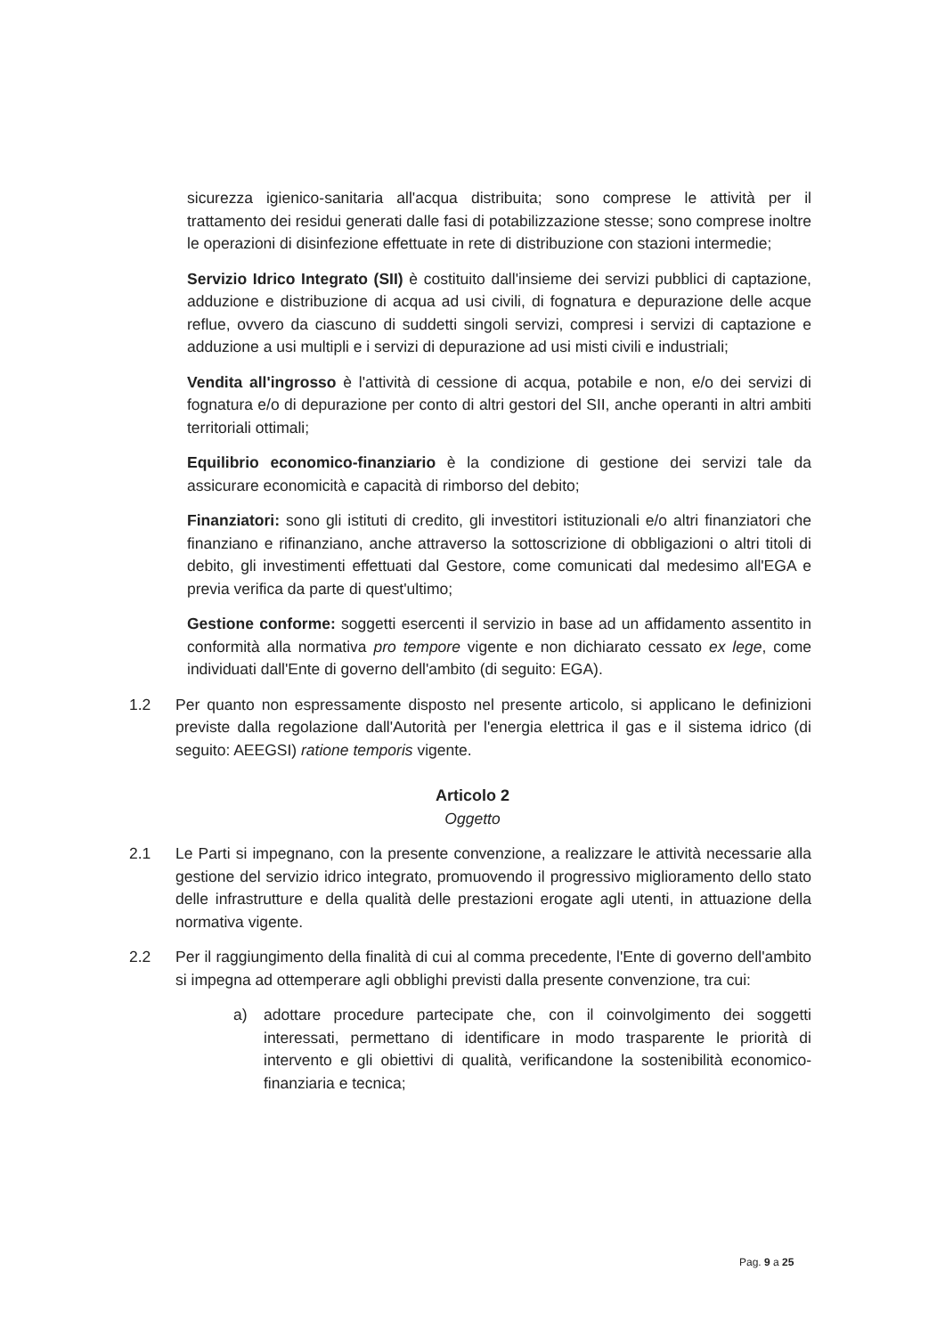sicurezza igienico-sanitaria all'acqua distribuita; sono comprese le attività per il trattamento dei residui generati dalle fasi di potabilizzazione stesse; sono comprese inoltre le operazioni di disinfezione effettuate in rete di distribuzione con stazioni intermedie;
Servizio Idrico Integrato (SII) è costituito dall'insieme dei servizi pubblici di captazione, adduzione e distribuzione di acqua ad usi civili, di fognatura e depurazione delle acque reflue, ovvero da ciascuno di suddetti singoli servizi, compresi i servizi di captazione e adduzione a usi multipli e i servizi di depurazione ad usi misti civili e industriali;
Vendita all'ingrosso è l'attività di cessione di acqua, potabile e non, e/o dei servizi di fognatura e/o di depurazione per conto di altri gestori del SII, anche operanti in altri ambiti territoriali ottimali;
Equilibrio economico-finanziario è la condizione di gestione dei servizi tale da assicurare economicità e capacità di rimborso del debito;
Finanziatori: sono gli istituti di credito, gli investitori istituzionali e/o altri finanziatori che finanziano e rifinanziano, anche attraverso la sottoscrizione di obbligazioni o altri titoli di debito, gli investimenti effettuati dal Gestore, come comunicati dal medesimo all'EGA e previa verifica da parte di quest'ultimo;
Gestione conforme: soggetti esercenti il servizio in base ad un affidamento assentito in conformità alla normativa pro tempore vigente e non dichiarato cessato ex lege, come individuati dall'Ente di governo dell'ambito (di seguito: EGA).
1.2 Per quanto non espressamente disposto nel presente articolo, si applicano le definizioni previste dalla regolazione dall'Autorità per l'energia elettrica il gas e il sistema idrico (di seguito: AEEGSI) ratione temporis vigente.
Articolo 2
Oggetto
2.1 Le Parti si impegnano, con la presente convenzione, a realizzare le attività necessarie alla gestione del servizio idrico integrato, promuovendo il progressivo miglioramento dello stato delle infrastrutture e della qualità delle prestazioni erogate agli utenti, in attuazione della normativa vigente.
2.2 Per il raggiungimento della finalità di cui al comma precedente, l'Ente di governo dell'ambito si impegna ad ottemperare agli obblighi previsti dalla presente convenzione, tra cui:
a) adottare procedure partecipate che, con il coinvolgimento dei soggetti interessati, permettano di identificare in modo trasparente le priorità di intervento e gli obiettivi di qualità, verificandone la sostenibilità economico-finanziaria e tecnica;
Pag. 9 a 25